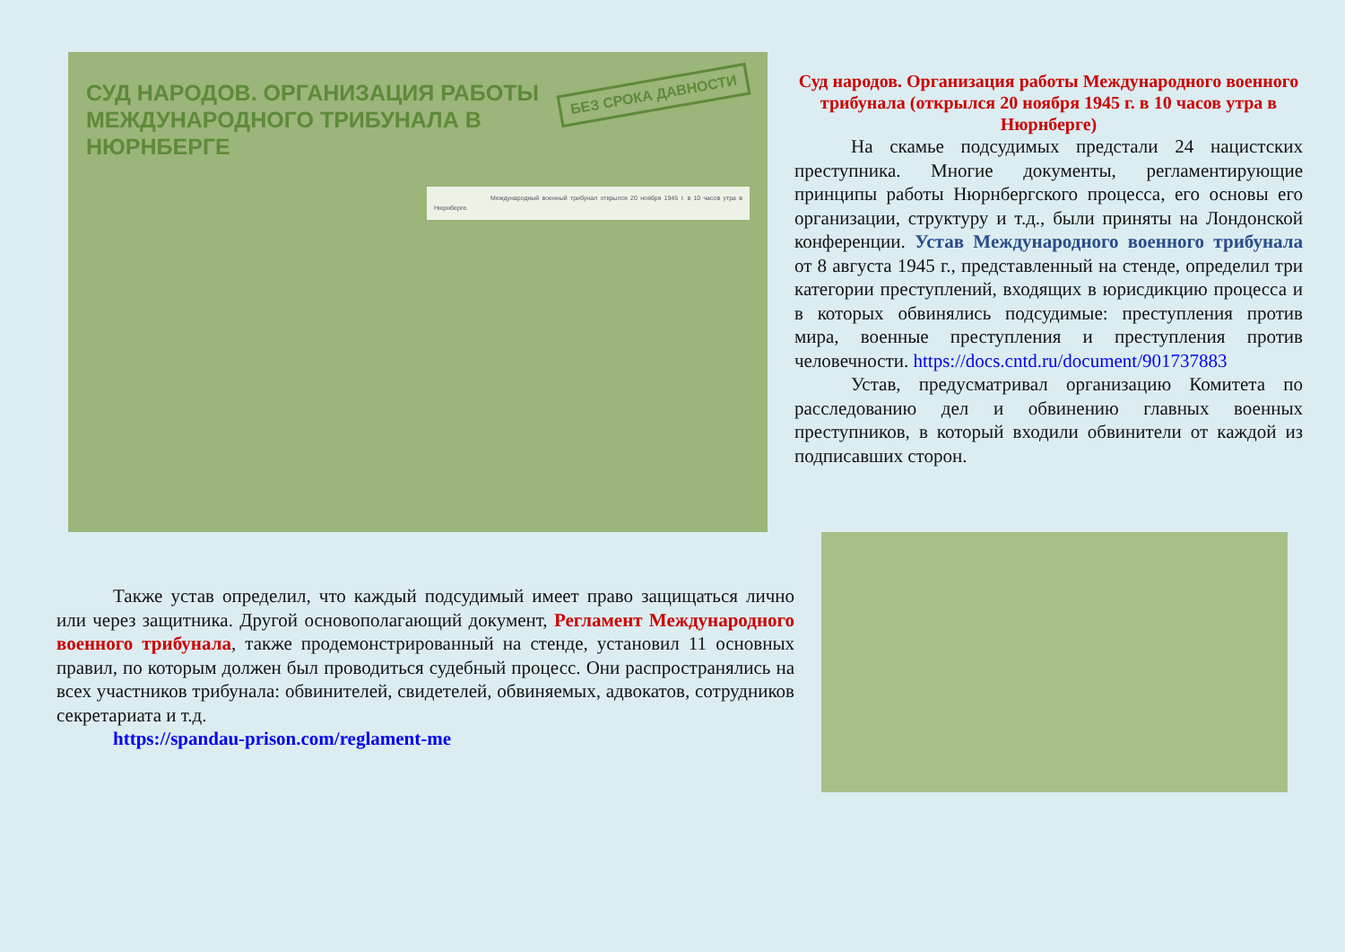БЕЗ СРОКА ДАВНОСТИ
СУД НАРОДОВ. ОРГАНИЗАЦИЯ РАБОТЫ МЕЖДУНАРОДНОГО ТРИБУНАЛА В НЮРНБЕРГЕ
Международный военный трибунал открылся 20 ноября 1945 г. в 10 часов утра в Нюрнберге.
Суд народов. Организация работы Международного военного трибунала (открылся 20 ноября 1945 г. в 10 часов утра в Нюрнберге)
На скамье подсудимых предстали 24 нацистских преступника. Многие документы, регламентирующие принципы работы Нюрнбергского процесса, его основы его организации, структуру и т.д., были приняты на Лондонской конференции. Устав Международного военного трибунала от 8 августа 1945 г., представленный на стенде, определил три категории преступлений, входящих в юрисдикцию процесса и в которых обвинялись подсудимые: преступления против мира, военные преступления и преступления против человечности. https://docs.cntd.ru/document/901737883
Устав, предусматривал организацию Комитета по расследованию дел и обвинению главных военных преступников, в который входили обвинители от каждой из подписавших сторон.
Также устав определил, что каждый подсудимый имеет право защищаться лично или через защитника. Другой основополагающий документ, Регламент Международного военного трибунала, также продемонстрированный на стенде, установил 11 основных правил, по которым должен был проводиться судебный процесс. Они распространялись на всех участников трибунала: обвинителей, свидетелей, обвиняемых, адвокатов, сотрудников секретариата и т.д.
https://spandau-prison.com/reglament-me